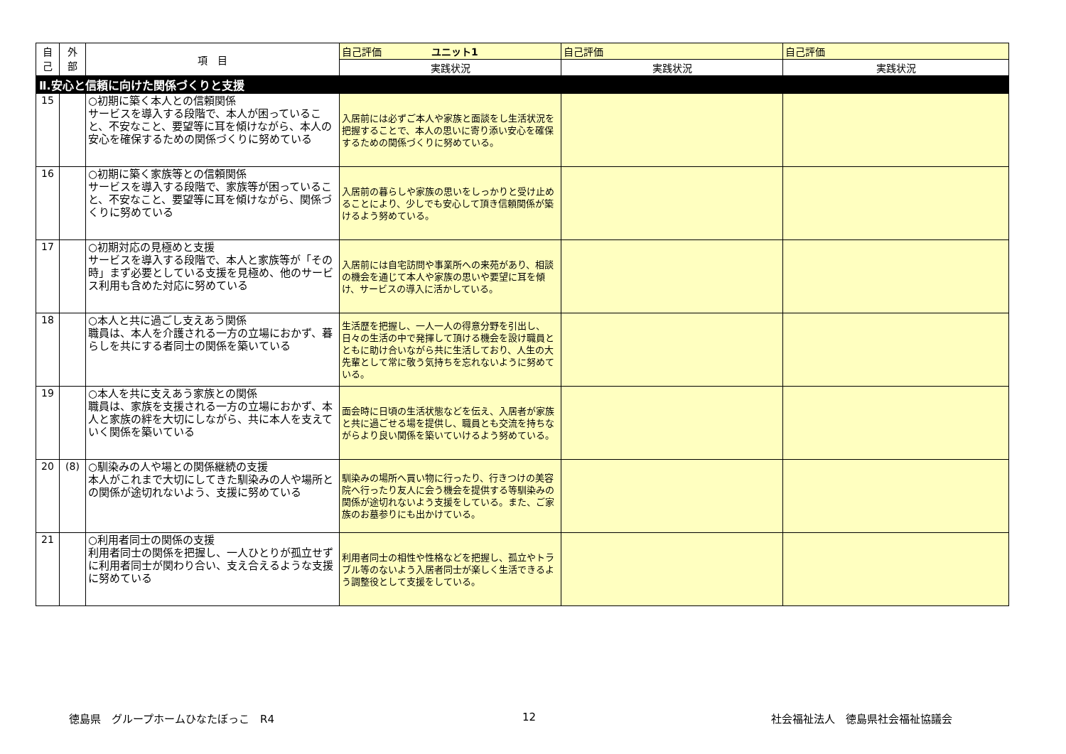| 自 己 | 外 部 | 項 目 | 自己評価 ユニット1 | 自己評価 | 自己評価 |
| --- | --- | --- | --- | --- | --- |
| | | | 実践状況 | 実践状況 | 実践状況 |
| Ⅱ.安心と信頼に向けた関係づくりと支援 | | | | | |
| 15 | | ○初期に築く本人との信頼関係 サービスを導入する段階で、本人が困っていること、不安なこと、要望等に耳を傾けながら、本人の安心を確保するための関係づくりに努めている | 入居前には必ずご本人や家族と面談をし生活状況を把握することで、本人の思いに寄り添い安心を確保するための関係づくりに努めている。 | | |
| 16 | | ○初期に築く家族等との信頼関係 サービスを導入する段階で、家族等が困っていること、不安なこと、要望等に耳を傾けながら、関係づくりに努めている | 入居前の暮らしや家族の思いをしっかりと受け止めることにより、少しでも安心して頂き信頼関係が築けるよう努めている。 | | |
| 17 | | ○初期対応の見極めと支援 サービスを導入する段階で、本人と家族等が「その時」まず必要としている支援を見極め、他のサービス利用も含めた対応に努めている | 入居前には自宅訪問や事業所への来苑があり、相談の機会を通じて本人や家族の思いや要望に耳を傾け、サービスの導入に活かしている。 | | |
| 18 | | ○本人と共に過ごし支えあう関係 職員は、本人を介護される一方の立場におかず、暮らしを共にする者同士の関係を築いている | 生活歴を把握し、一人一人の得意分野を引出し、日々の生活の中で発揮して頂ける機会を設け職員とともに助け合いながら共に生活しており、人生の大先輩として常に敬う気持ちを忘れないように努めている。 | | |
| 19 | | ○本人を共に支えあう家族との関係 職員は、家族を支援される一方の立場におかず、本人と家族の絆を大切にしながら、共に本人を支えていく関係を築いている | 面会時に日頃の生活状態などを伝え、入居者が家族と共に過ごせる場を提供し、職員とも交流を持ちながらより良い関係を築いていけるよう努めている。 | | |
| 20 | (8) | ○馴染みの人や場との関係継続の支援 本人がこれまで大切にしてきた馴染みの人や場所との関係が途切れないよう、支援に努めている | 馴染みの場所へ買い物に行ったり、行きつけの美容院へ行ったり友人に会う機会を提供する等馴染みの関係が途切れないよう支援をしている。また、ご家族のお墓参りにも出かけている。 | | |
| 21 | | ○利用者同士の関係の支援 利用者同士の関係を把握し、一人ひとりが孤立せずに利用者同士が関わり合い、支え合えるような支援に努めている | 利用者同士の相性や性格などを把握し、孤立やトラブル等のないよう入居者同士が楽しく生活できるよう調整役として支援をしている。 | | |
徳島県　グループホームひなたぼっこ　R4
12 社会福祉法人　徳島県社会福祉協議会